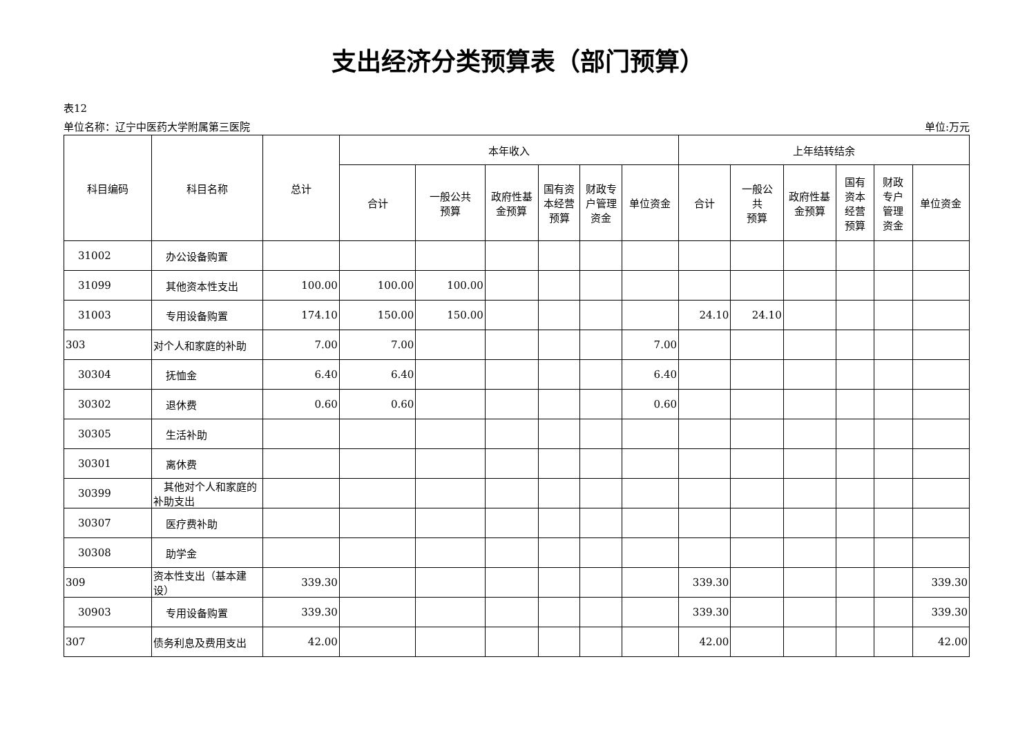支出经济分类预算表（部门预算）
表12
单位名称：辽宁中医药大学附属第三医院 单位:万元
| 科目编码 | 科目名称 | 总计 | 本年收入 | | | | | | 上年结转结余 | | | | | |
| --- | --- | --- | --- | --- | --- | --- | --- | --- | --- | --- | --- | --- | --- | --- |
| | | | 合计 | 一般公共 预算 | 政府性基 金预算 | 国有资 本经营 预算 | 财政专 户管理 资金 | 单位资金 | 合计 | 一般公 共 预算 | 政府性基 金预算 | 国有 资本 经营 预算 | 财政 专户 管理 资金 | 单位资金 |
| 31002 | 办公设备购置 | | | | | | | | | | | | | |
| 31099 | 其他资本性支出 | 100.00 | 100.00 | 100.00 | | | | | | | | | | |
| 31003 | 专用设备购置 | 174.10 | 150.00 | 150.00 | | | | | 24.10 | 24.10 | | | | |
| 303 | 对个人和家庭的补助 | 7.00 | 7.00 | | | | | 7.00 | | | | | | |
| 30304 | 抚恤金 | 6.40 | 6.40 | | | | | 6.40 | | | | | | |
| 30302 | 退休费 | 0.60 | 0.60 | | | | | 0.60 | | | | | | |
| 30305 | 生活补助 | | | | | | | | | | | | | |
| 30301 | 离休费 | | | | | | | | | | | | | |
| 30399 | 其他对个人和家庭的补助支出 | | | | | | | | | | | | | |
| 30307 | 医疗费补助 | | | | | | | | | | | | | |
| 30308 | 助学金 | | | | | | | | | | | | | |
| 309 | 资本性支出（基本建设） | 339.30 | | | | | | | 339.30 | | | | | 339.30 |
| 30903 | 专用设备购置 | 339.30 | | | | | | | 339.30 | | | | | 339.30 |
| 307 | 债务利息及费用支出 | 42.00 | | | | | | | 42.00 | | | | | 42.00 |